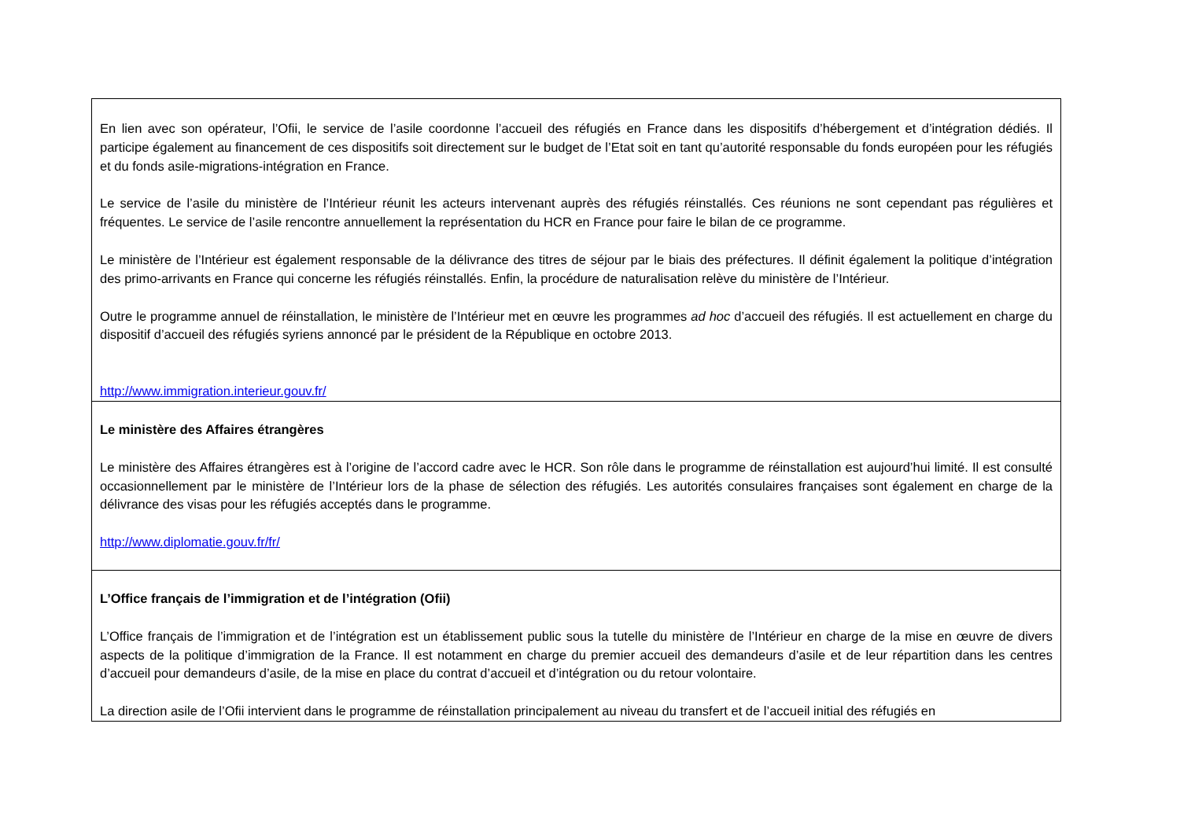| En lien avec son opérateur, l’Ofii, le service de l’asile coordonne l’accueil des réfugiés en France dans les dispositifs d’hébergement et d’intégration dédiés. Il participe également au financement de ces dispositifs soit directement sur le budget de l’Etat soit en tant qu’autorité responsable du fonds européen pour les réfugiés et du fonds asile-migrations-intégration en France. Le service de l’asile du ministère de l’Intérieur réunit les acteurs intervenant auprès des réfugiés réinstallés. Ces réunions ne sont cependant pas régulières et fréquentes. Le service de l’asile rencontre annuellement la représentation du HCR en France pour faire le bilan de ce programme. Le ministère de l’Intérieur est également responsable de la délivrance des titres de séjour par le biais des préfectures. Il définit également la politique d’intégration des primo-arrivants en France qui concerne les réfugiés réinstallés. Enfin, la procédure de naturalisation relève du ministère de l’Intérieur. Outre le programme annuel de réinstallation, le ministère de l’Intérieur met en œuvre les programmes ad hoc d’accueil des réfugiés. Il est actuellement en charge du dispositif d’accueil des réfugiés syriens annoncé par le président de la République en octobre 2013. http://www.immigration.interieur.gouv.fr/ |
| Le ministère des Affaires étrangères Le ministère des Affaires étrangères est à l’origine de l’accord cadre avec le HCR. Son rôle dans le programme de réinstallation est aujourd’hui limité. Il est consulté occasionnellement par le ministère de l’Intérieur lors de la phase de sélection des réfugiés. Les autorités consulaires françaises sont également en charge de la délivrance des visas pour les réfugiés acceptés dans le programme. http://www.diplomatie.gouv.fr/fr/ |
| L’Office français de l’immigration et de l’intégration (Ofii) L’Office français de l’immigration et de l’intégration est un établissement public sous la tutelle du ministère de l’Intérieur en charge de la mise en œuvre de divers aspects de la politique d’immigration de la France. Il est notamment en charge du premier accueil des demandeurs d’asile et de leur répartition dans les centres d’accueil pour demandeurs d’asile, de la mise en place du contrat d’accueil et d’intégration ou du retour volontaire. La direction asile de l’Ofii intervient dans le programme de réinstallation principalement au niveau du transfert et de l’accueil initial des réfugiés en |